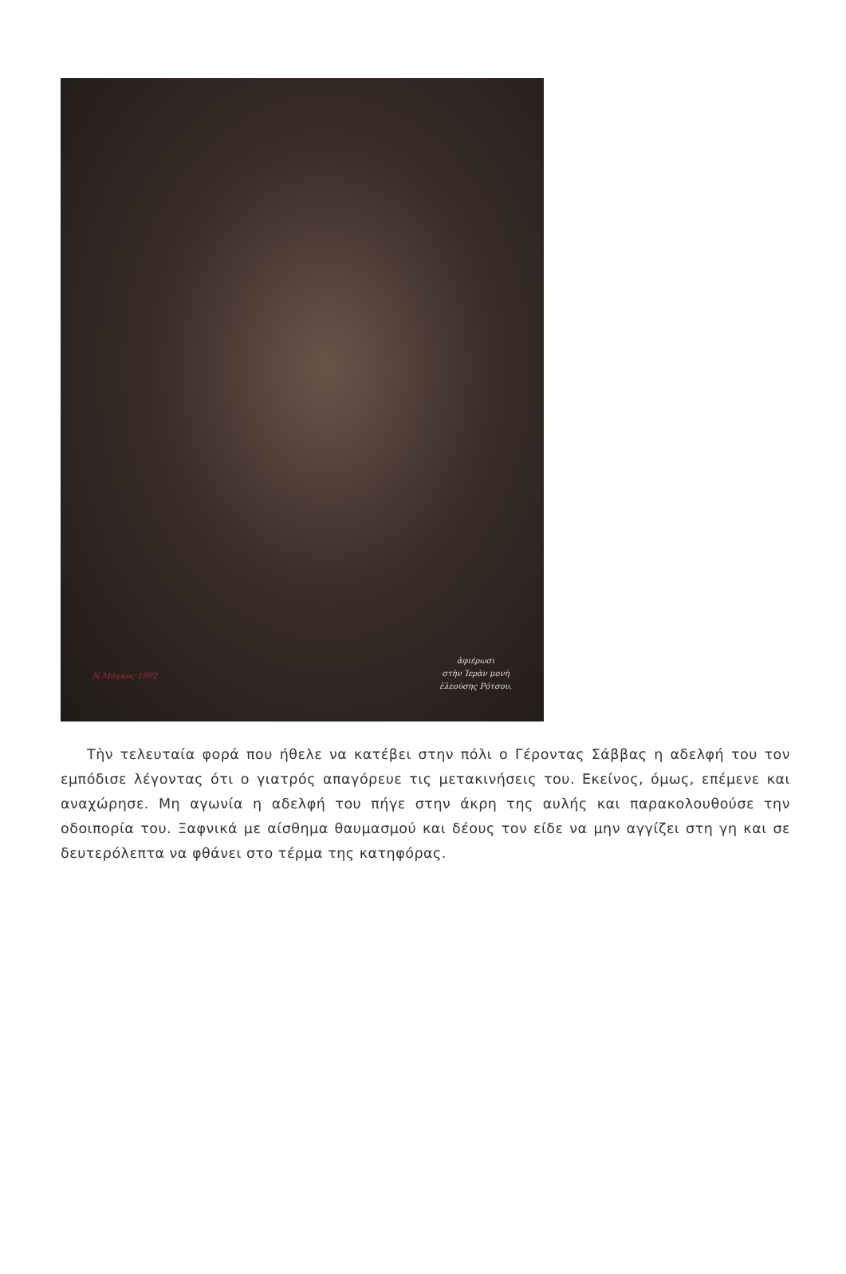Ν.Μάγκος 1992
ἀφιέρωσι
στὴν Ἱερὰν μονὴ
ἐλεούσης Ρότσου.
Τὴν τελευταία φορά που ήθελε να κατέβει στην πόλι ο Γέροντας Σάββας η αδελφή του τον εμπόδισε λέγοντας ότι ο γιατρός απαγόρευε τις μετακινήσεις του. Εκείνος, όμως, επέμενε και αναχώρησε. Μη αγωνία η αδελφή του πήγε στην άκρη της αυλής και παρακολουθούσε την οδοιπορία του. Ξαφνικά με αίσθημα θαυμασμού και δέους τον είδε να μην αγγίζει στη γη και σε δευτερόλεπτα να φθάνει στο τέρμα της κατηφόρας.